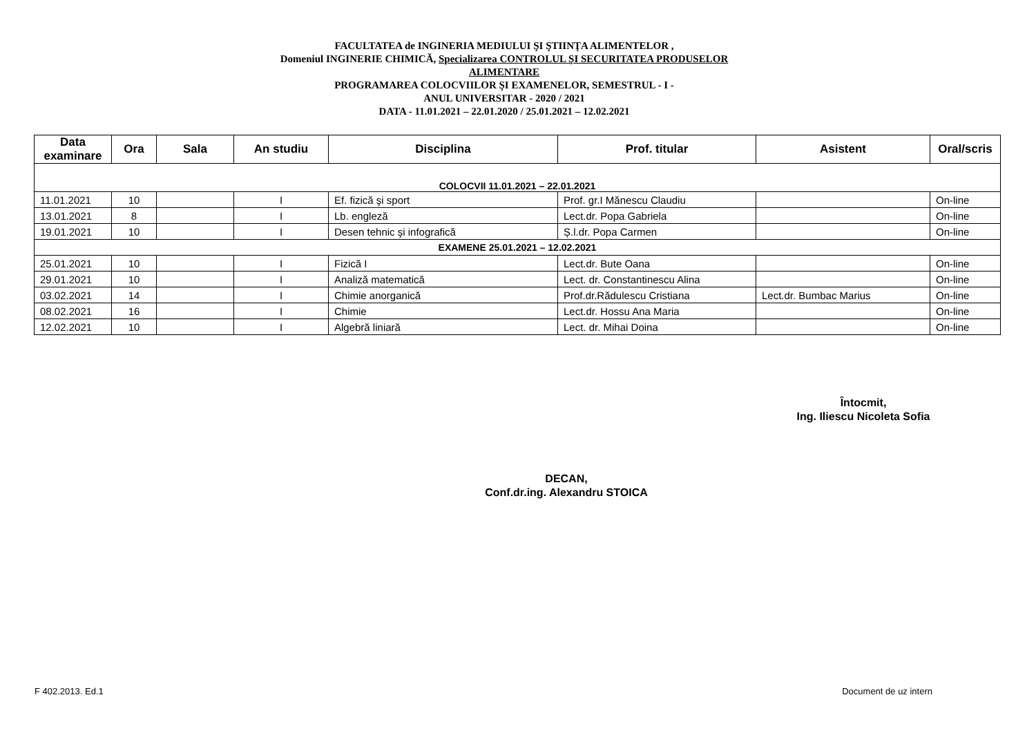FACULTATEA de INGINERIA MEDIULUI ŞI ŞTIINŢA ALIMENTELOR ,
Domeniul INGINERIE CHIMICĂ, Specializarea CONTROLUL ŞI SECURITATEA PRODUSELOR ALIMENTARE
PROGRAMAREA COLOCVIILOR ŞI EXAMENELOR, SEMESTRUL - I -
ANUL UNIVERSITAR - 2020 / 2021
DATA - 11.01.2021 – 22.01.2020 / 25.01.2021 – 12.02.2021
| Data examinare | Ora | Sala | An studiu | Disciplina | Prof. titular | Asistent | Oral/scris |
| --- | --- | --- | --- | --- | --- | --- | --- |
| COLOCVII 11.01.2021 – 22.01.2021 | | | | | | | |
| 11.01.2021 | 10 | | I | Ef. fizică şi sport | Prof. gr.I Mănescu Claudiu | | On-line |
| 13.01.2021 | 8 | | I | Lb. engleză | Lect.dr. Popa Gabriela | | On-line |
| 19.01.2021 | 10 | | I | Desen tehnic şi infografică | Ș.l.dr. Popa Carmen | | On-line |
| EXAMENE 25.01.2021 – 12.02.2021 | | | | | | | |
| 25.01.2021 | 10 | | I | Fizică I | Lect.dr. Bute Oana | | On-line |
| 29.01.2021 | 10 | | I | Analiză matematică | Lect. dr. Constantinescu Alina | | On-line |
| 03.02.2021 | 14 | | I | Chimie anorganică | Prof.dr.Rădulescu Cristiana | Lect.dr. Bumbac Marius | On-line |
| 08.02.2021 | 16 | | I | Chimie | Lect.dr. Hossu Ana Maria | | On-line |
| 12.02.2021 | 10 | | I | Algebră liniară | Lect. dr. Mihai Doina | | On-line |
Întocmit,
Ing. Iliescu Nicoleta Sofia
DECAN,
Conf.dr.ing. Alexandru STOICA
F 402.2013. Ed.1 Document de uz intern